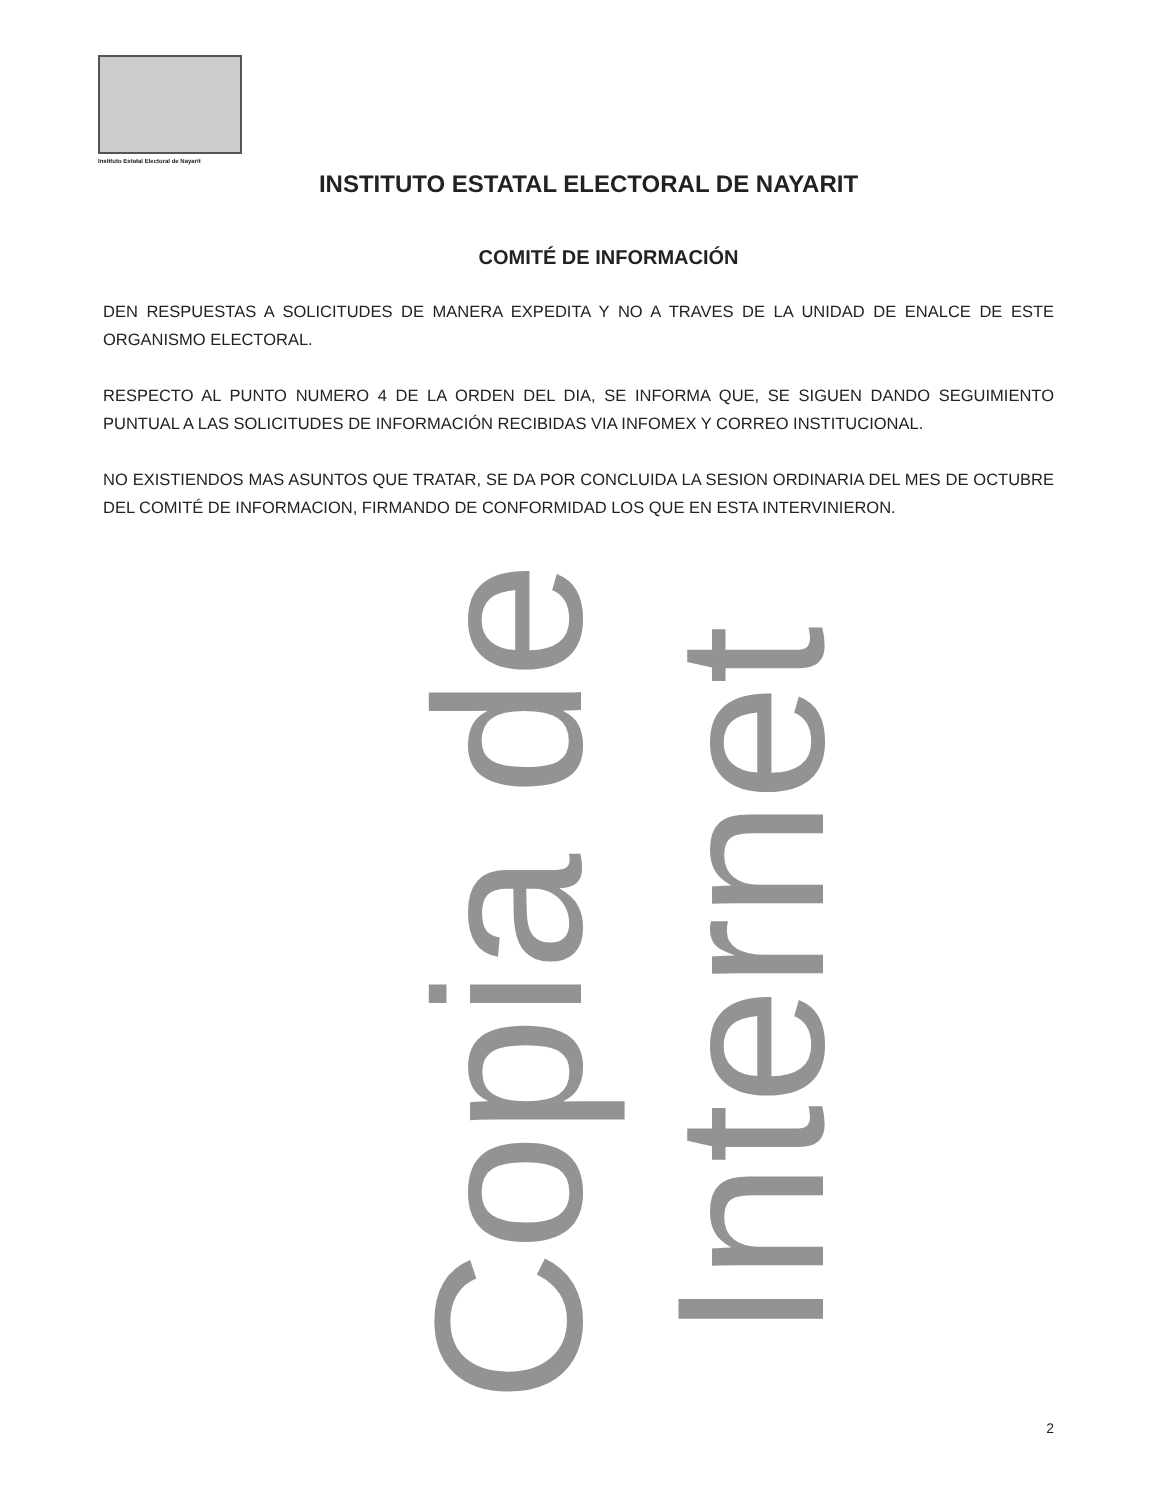Instituto Estatal Electoral de Nayarit
INSTITUTO ESTATAL ELECTORAL DE NAYARIT
COMITÉ DE INFORMACIÓN
DEN RESPUESTAS A SOLICITUDES DE MANERA EXPEDITA Y NO A TRAVES DE LA UNIDAD DE ENALCE DE ESTE ORGANISMO ELECTORAL.
RESPECTO AL PUNTO NUMERO 4 DE LA ORDEN DEL DIA, SE INFORMA QUE, SE SIGUEN DANDO SEGUIMIENTO PUNTUAL A LAS SOLICITUDES DE INFORMACIÓN RECIBIDAS VIA INFOMEX Y CORREO INSTITUCIONAL.
NO EXISTIENDOS MAS ASUNTOS QUE TRATAR, SE DA POR CONCLUIDA LA SESION ORDINARIA DEL MES DE OCTUBRE DEL COMITÉ DE INFORMACION, FIRMANDO DE CONFORMIDAD LOS QUE EN ESTA INTERVINIERON.
Copia de Internet
2